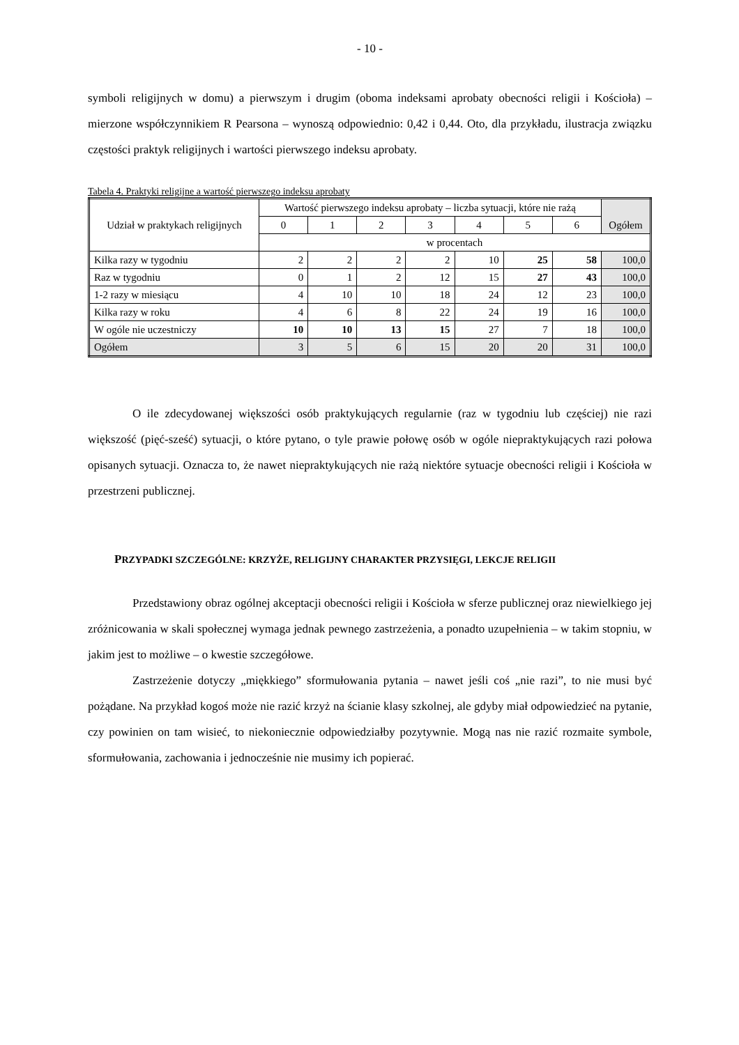- 10 -
symboli religijnych w domu) a pierwszym i drugim (oboma indeksami aprobaty obecności religii i Kościoła) – mierzone współczynnikiem R Pearsona – wynoszą odpowiednio: 0,42 i 0,44. Oto, dla przykładu, ilustracja związku częstości praktyk religijnych i wartości pierwszego indeksu aprobaty.
Tabela 4. Praktyki religijne a wartość pierwszego indeksu aprobaty
| Udział w praktykach religijnych | Wartość pierwszego indeksu aprobaty – liczba sytuacji, które nie rażą | | | | | | | Ogółem |
| --- | --- | --- | --- | --- | --- | --- | --- | --- |
| | 0 | 1 | 2 | 3 | 4 | 5 | 6 | |
| | w procentach | | | | | | | |
| Kilka razy w tygodniu | 2 | 2 | 2 | 2 | 10 | 25 | 58 | 100,0 |
| Raz w tygodniu | 0 | 1 | 2 | 12 | 15 | 27 | 43 | 100,0 |
| 1-2 razy w miesiącu | 4 | 10 | 10 | 18 | 24 | 12 | 23 | 100,0 |
| Kilka razy w roku | 4 | 6 | 8 | 22 | 24 | 19 | 16 | 100,0 |
| W ogóle nie uczestniczy | 10 | 10 | 13 | 15 | 27 | 7 | 18 | 100,0 |
| Ogółem | 3 | 5 | 6 | 15 | 20 | 20 | 31 | 100,0 |
O ile zdecydowanej większości osób praktykujących regularnie (raz w tygodniu lub częściej) nie razi większość (pięć-sześć) sytuacji, o które pytano, o tyle prawie połowę osób w ogóle niepraktykujących razi połowa opisanych sytuacji. Oznacza to, że nawet niepraktykujących nie rażą niektóre sytuacje obecności religii i Kościoła w przestrzeni publicznej.
PRZYPADKI SZCZEGÓLNE: KRZYŻE, RELIGIJNY CHARAKTER PRZYSIĘGI, LEKCJE RELIGII
Przedstawiony obraz ogólnej akceptacji obecności religii i Kościoła w sferze publicznej oraz niewielkiego jej zróżnicowania w skali społecznej wymaga jednak pewnego zastrzeżenia, a ponadto uzupełnienia – w takim stopniu, w jakim jest to możliwe – o kwestie szczegółowe.
Zastrzeżenie dotyczy „miękkiego” sformułowania pytania – nawet jeśli coś „nie razi”, to nie musi być pożądane. Na przykład kogoś może nie razić krzyż na ścianie klasy szkolnej, ale gdyby miał odpowiedzieć na pytanie, czy powinien on tam wisieć, to niekoniecznie odpowiedziałby pozytywnie. Mogą nas nie razić rozmaite symbole, sformułowania, zachowania i jednocześnie nie musimy ich popierać.